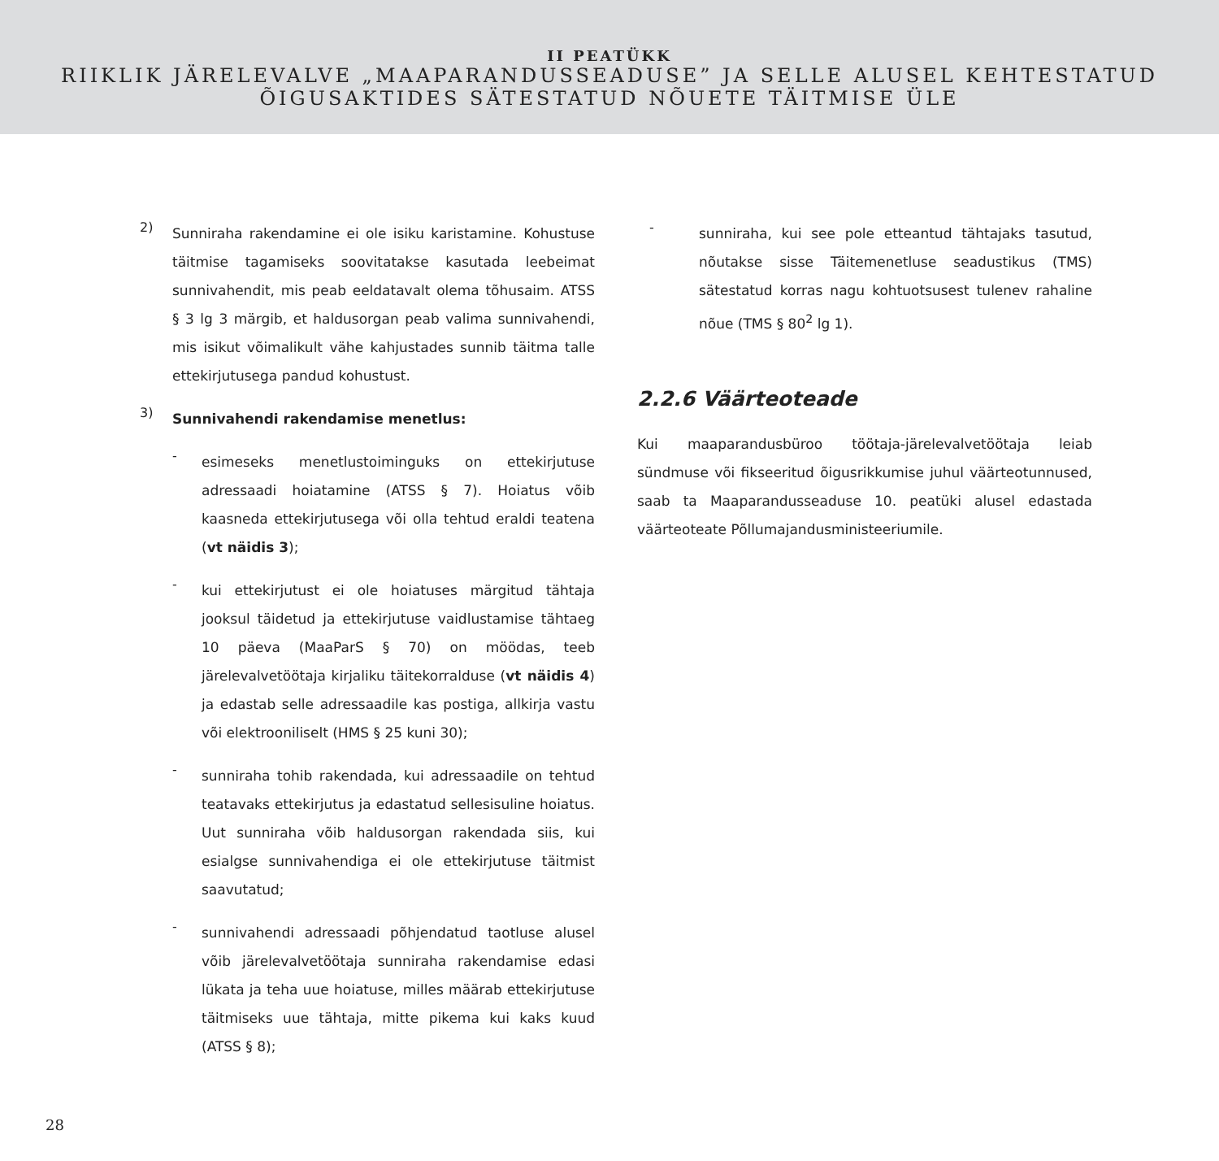II PEATÜKK
RIIKLIK JÄRELEVALVE „MAAPARANDUSSEADUSE” JA SELLE ALUSEL KEHTESTATUD
ÕIGUSAKTIDES SÄTESTATUD NÕUETE TÄITMISE ÜLE
2)
Sunniraha rakendamine ei ole isiku karistamine. Kohustuse täitmise tagamiseks soovitatakse kasutada leebeimat sunnivahendit, mis peab eeldatavalt olema tõhusaim. ATSS § 3 lg 3 märgib, et haldusorgan peab valima sunnivahendi, mis isikut võimalikult vähe kahjustades sunnib täitma talle ettekirjutusega pandud kohustust.
3)
Sunnivahendi rakendamise menetlus:
-
esimeseks menetlustoiminguks on ettekirjutuse adressaadi hoiatamine (ATSS § 7). Hoiatus võib kaasneda ettekirjutusega või olla tehtud eraldi teatena (vt näidis 3);
-
kui ettekirjutust ei ole hoiatuses märgitud tähtaja jooksul täidetud ja ettekirjutuse vaidlustamise tähtaeg 10 päeva (MaaParS § 70) on möödas, teeb järelevalvetöötaja kirjaliku täitekorralduse (vt näidis 4) ja edastab selle adressaadile kas postiga, allkirja vastu või elektrooniliselt (HMS § 25 kuni 30);
-
sunniraha tohib rakendada, kui adressaadile on tehtud teatavaks ettekirjutus ja edastatud sellesisuline hoiatus. Uut sunniraha võib haldusorgan rakendada siis, kui esialgse sunnivahendiga ei ole ettekirjutuse täitmist saavutatud;
-
sunnivahendi adressaadi põhjendatud taotluse alusel võib järelevalvetöötaja sunniraha rakendamise edasi lükata ja teha uue hoiatuse, milles määrab ettekirjutuse täitmiseks uue tähtaja, mitte pikema kui kaks kuud (ATSS § 8);
-
sunniraha, kui see pole etteantud tähtajaks tasutud, nõutakse sisse Täitemenetluse seadustikus (TMS) sätestatud korras nagu kohtuotsusest tulenev rahaline nõue (TMS § 80<sup>2</sup> lg 1).
2.2.6 Väärteoteade
Kui maaparandusbüroo töötaja-järelevalvetöötaja leiab sündmuse või fikseeritud õigusrikkumise juhul väärteotunnused, saab ta Maaparandusseaduse 10. peatüki alusel edastada väärteoteate Põllumajandusministeeriumile.
28